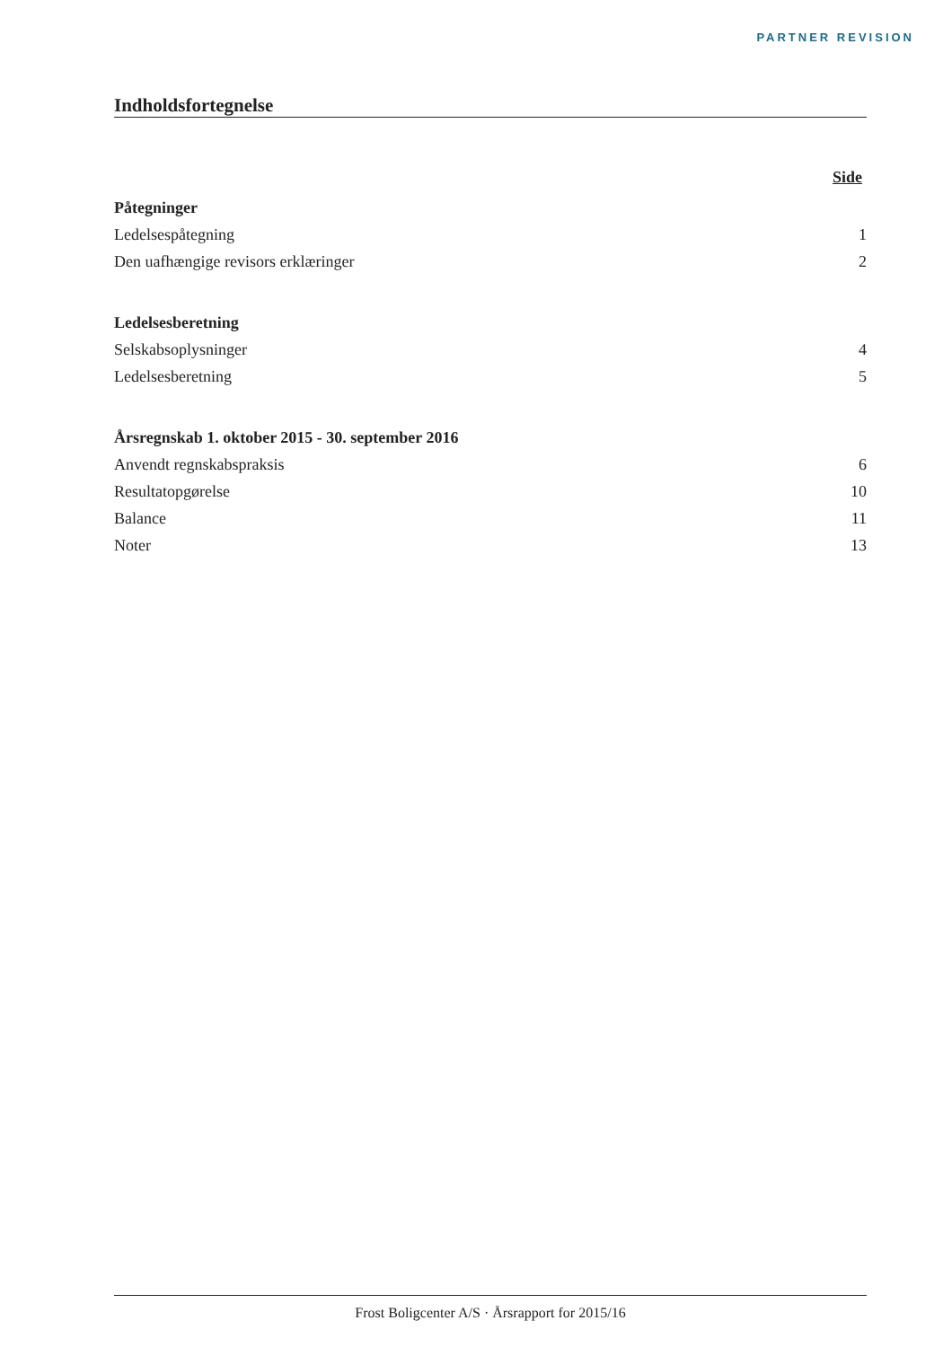PARTNER REVISION
Indholdsfortegnelse
Side
Påtegninger
Ledelsespåtegning 1
Den uafhængige revisors erklæringer 2
Ledelsesberetning
Selskabsoplysninger 4
Ledelsesberetning 5
Årsregnskab 1. oktober 2015 - 30. september 2016
Anvendt regnskabspraksis 6
Resultatopgørelse 10
Balance 11
Noter 13
Frost Boligcenter A/S · Årsrapport for 2015/16